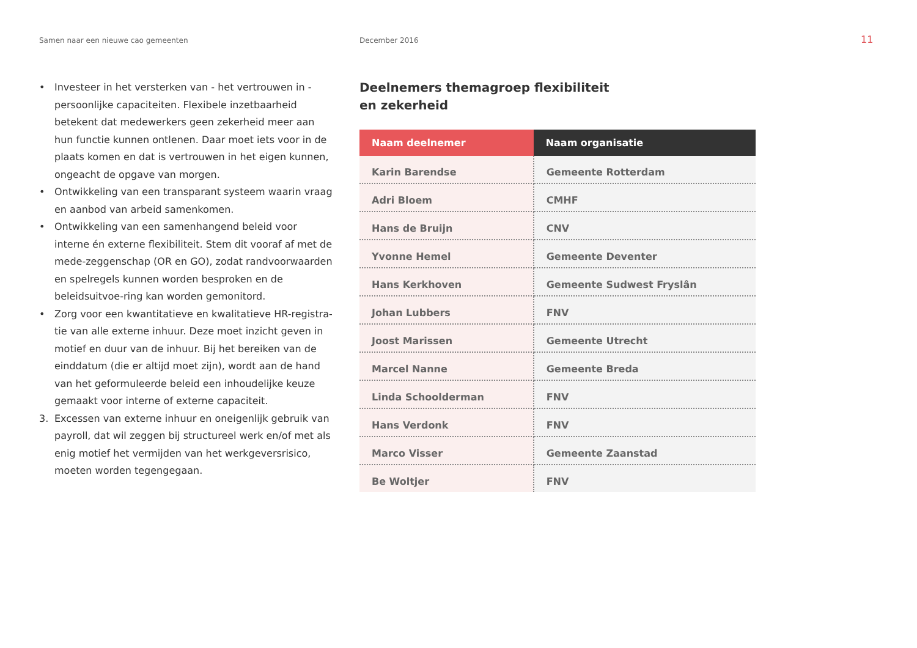Samen naar een nieuwe cao gemeenten December 2016
11
• Investeer in het versterken van - het vertrouwen in - persoonlijke capaciteiten. Flexibele inzetbaarheid betekent dat medewerkers geen zekerheid meer aan hun functie kunnen ontlenen. Daar moet iets voor in de plaats komen en dat is vertrouwen in het eigen kunnen, ongeacht de opgave van morgen.
• Ontwikkeling van een transparant systeem waarin vraag en aanbod van arbeid samenkomen.
• Ontwikkeling van een samenhangend beleid voor interne én externe flexibiliteit. Stem dit vooraf af met de mede-zeggenschap (OR en GO), zodat randvoorwaarden en spelregels kunnen worden besproken en de beleidsuitvoe-ring kan worden gemonitord.
• Zorg voor een kwantitatieve en kwalitatieve HR-registra-tie van alle externe inhuur. Deze moet inzicht geven in motief en duur van de inhuur. Bij het bereiken van de einddatum (die er altijd moet zijn), wordt aan de hand van het geformuleerde beleid een inhoudelijke keuze gemaakt voor interne of externe capaciteit.
3. Excessen van externe inhuur en oneigenlijk gebruik van payroll, dat wil zeggen bij structureel werk en/of met als enig motief het vermijden van het werkgeversrisico, moeten worden tegengegaan.
Deelnemers themagroep flexibiliteit
en zekerheid
| Naam deelnemer | Naam organisatie |
| --- | --- |
| Karin Barendse | Gemeente Rotterdam |
| Adri Bloem | CMHF |
| Hans de Bruijn | CNV |
| Yvonne Hemel | Gemeente Deventer |
| Hans Kerkhoven | Gemeente Sudwest Fryslân |
| Johan Lubbers | FNV |
| Joost Marissen | Gemeente Utrecht |
| Marcel Nanne | Gemeente Breda |
| Linda Schoolderman | FNV |
| Hans Verdonk | FNV |
| Marco Visser | Gemeente Zaanstad |
| Be Woltjer | FNV |